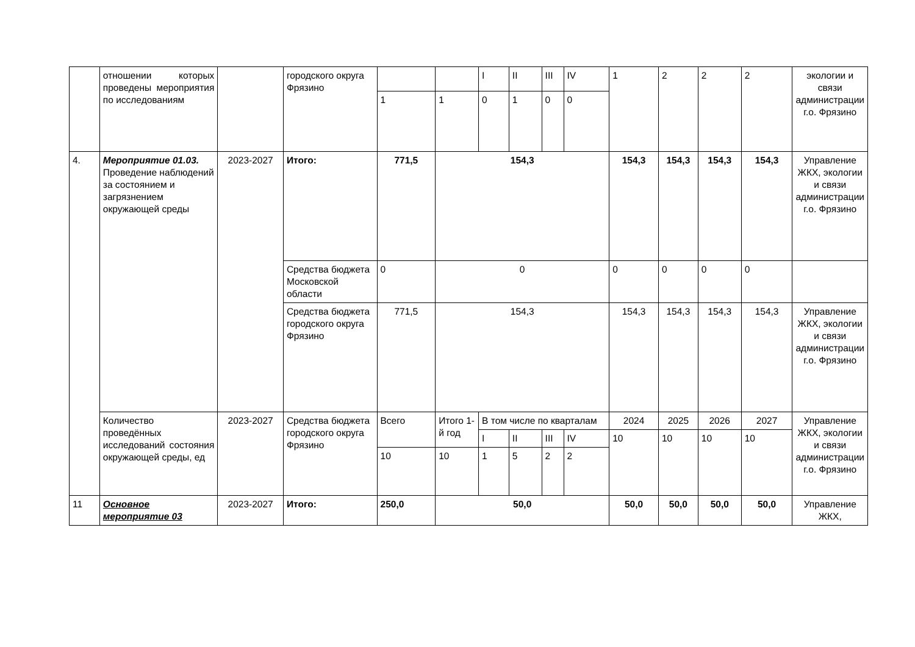| | отношении которых проведены мероприятия по исследованиям | | городского округа Фрязино | | | I | II | III | IV | 1 | 2 | 2 | 2 | экологии и связи администрации г.о. Фрязино |
| | | | | 1 | 1 | 0 | 1 | 0 | 0 | | | | | |
| 4. | Мероприятие 01.03. Проведение наблюдений за состоянием и загрязнением окружающей среды | 2023-2027 | Итого: | 771,5 | 154,3 | | | | | 154,3 | 154,3 | 154,3 | 154,3 | Управление ЖКХ, экологии и связи администрации г.о. Фрязино |
| | | | Средства бюджета Московской области | 0 | 0 | | | | | 0 | 0 | 0 | 0 | |
| | | | Средства бюджета городского округа Фрязино | 771,5 | 154,3 | | | | | 154,3 | 154,3 | 154,3 | 154,3 | Управление ЖКХ, экологии и связи администрации г.о. Фрязино |
| | Количество проведённых исследований состояния окружающей среды, ед | 2023-2027 | Средства бюджета городского округа Фрязино | Всего | Итого 1-й год | В том числе по кварталам | | | | 2024 | 2025 | 2026 | 2027 | Управление ЖКХ, экологии и связи администрации г.о. Фрязино |
| | | | | | | I | II | III | IV | 10 | 10 | 10 | 10 | |
| | | | | 10 | 10 | 1 | 5 | 2 | 2 | | | | | |
| 11 | Основное мероприятие 03 | 2023-2027 | Итого: | 250,0 | 50,0 | | | | | 50,0 | 50,0 | 50,0 | 50,0 | Управление ЖКХ, |